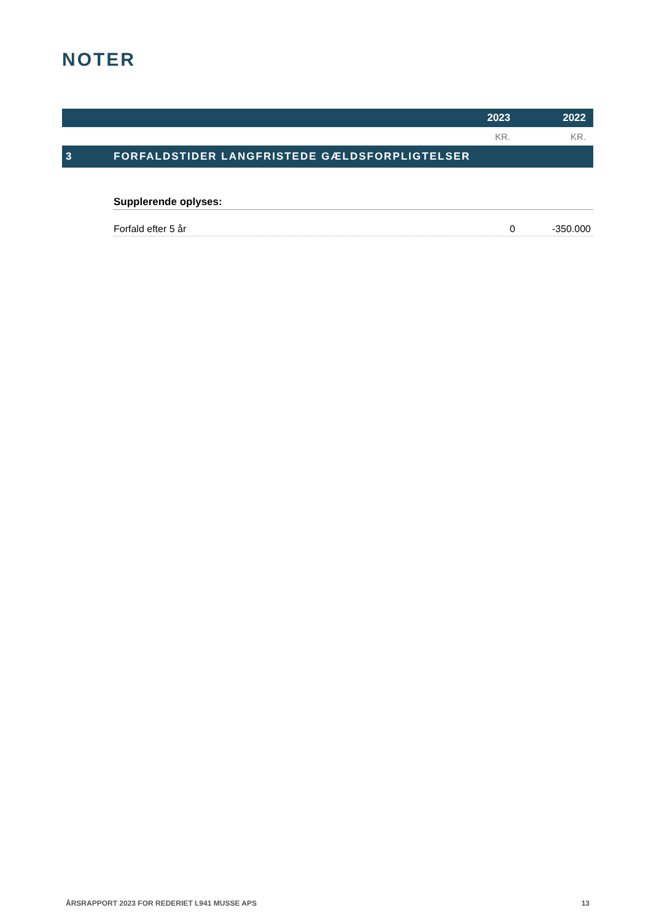NOTER
| | | 2023 | 2022 |
| | | KR. | KR. |
| 3 | FORFALDSTIDER LANGFRISTEDE GÆLDSFORPLIGTELSER | | |
| | Supplerende oplyses: | | |
| | Forfald efter 5 år | 0 | -350.000 |
ÅRSRAPPORT 2023 FOR REDERIET L941 MUSSE APS 13